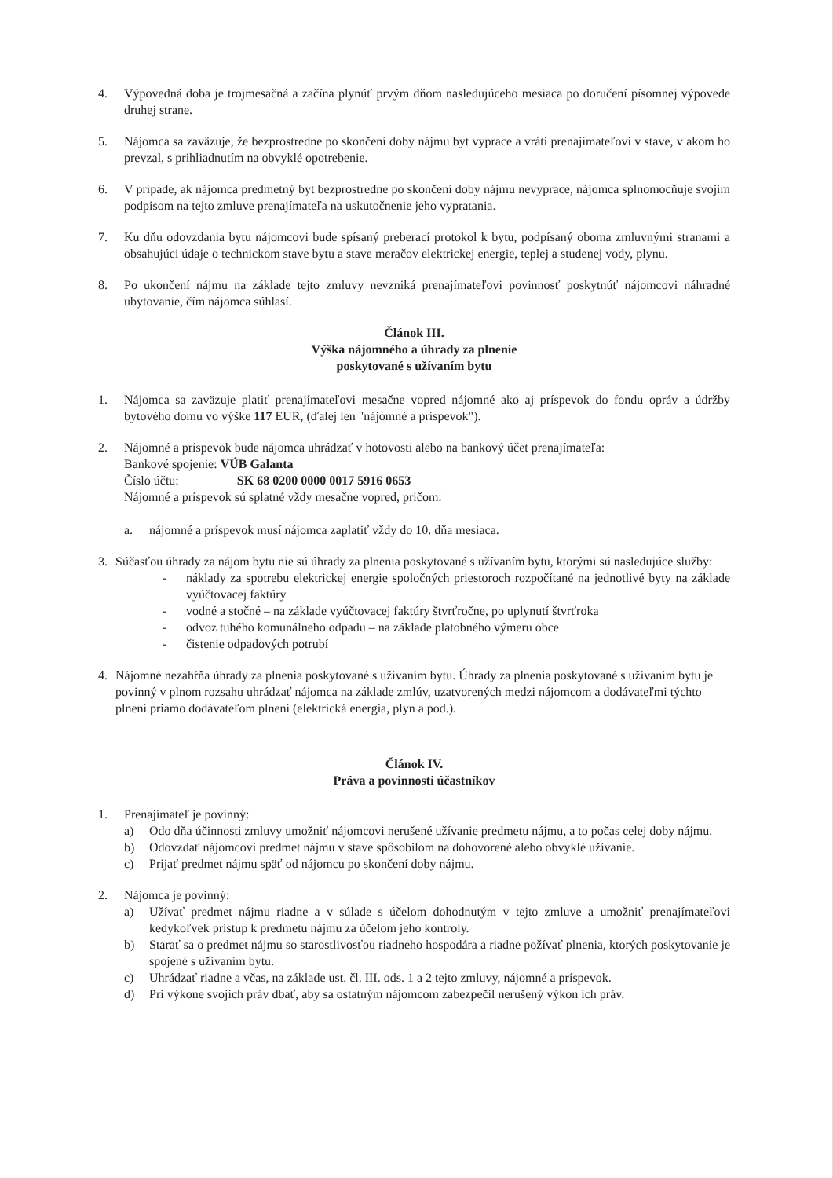4. Výpovedná doba je trojmesačná a začína plynúť prvým dňom nasledujúceho mesiaca po doručení písomnej výpovede druhej strane.
5. Nájomca sa zaväzuje, že bezprostredne po skončení doby nájmu byt vyprace a vráti prenajímateľovi v stave, v akom ho prevzal, s prihliadnutím na obvyklé opotrebenie.
6. V prípade, ak nájomca predmetný byt bezprostredne po skončení doby nájmu nevyprace, nájomca splnomocňuje svojim podpisom na tejto zmluve prenajímateľa na uskutočnenie jeho vypratania.
7. Ku dňu odovzdania bytu nájomcovi bude spísaný preberací protokol k bytu, podpísaný oboma zmluvnými stranami a obsahujúci údaje o technickom stave bytu a stave meračov elektrickej energie, teplej a studenej vody, plynu.
8. Po ukončení nájmu na základe tejto zmluvy nevzniká prenajímateľovi povinnosť poskytnúť nájomcovi náhradné ubytovanie, čím nájomca súhlasí.
Článok III.
Výška nájomného a úhrady za plnenie
poskytované s užívaním bytu
1. Nájomca sa zaväzuje platiť prenajímateľovi mesačne vopred nájomné ako aj príspevok do fondu opráv a údržby bytového domu vo výške 117 EUR, (ďalej len "nájomné a príspevok").
2. Nájomné a príspevok bude nájomca uhrádzať v hotovosti alebo na bankový účet prenajímateľa:
Bankové spojenie: VÚB Galanta
Číslo účtu: SK 68 0200 0000 0017 5916 0653
Nájomné a príspevok sú splatné vždy mesačne vopred, pričom:
a. nájomné a príspevok musí nájomca zaplatiť vždy do 10. dňa mesiaca.
3. Súčasťou úhrady za nájom bytu nie sú úhrady za plnenia poskytované s užívaním bytu, ktorými sú nasledujúce služby:
- náklady za spotrebu elektrickej energie spoločných priestoroch rozpočítané na jednotlivé byty na základe vyúčtovacej faktúry
- vodné a stočné – na základe vyúčtovacej faktúry štvrťročne, po uplynutí štvrťroka
- odvoz tuhého komunálneho odpadu – na základe platobného výmeru obce
- čistenie odpadových potrubí
4. Nájomné nezahŕňa úhrady za plnenia poskytované s užívaním bytu. Úhrady za plnenia poskytované s užívaním bytu je povinný v plnom rozsahu uhrádzať nájomca na základe zmlúv, uzatvorených medzi nájomcom a dodávateľmi týchto plnení priamo dodávateľom plnení (elektrická energia, plyn a pod.).
Článok IV.
Práva a povinnosti účastníkov
1. Prenajímateľ je povinný:
a) Odo dňa účinnosti zmluvy umožniť nájomcovi nerušené užívanie predmetu nájmu, a to počas celej doby nájmu.
b) Odovzdať nájomcovi predmet nájmu v stave spôsobilom na dohovorené alebo obvyklé užívanie.
c) Prijať predmet nájmu späť od nájomcu po skončení doby nájmu.
2. Nájomca je povinný:
a) Užívať predmet nájmu riadne a v súlade s účelom dohodnutým v tejto zmluve a umožniť prenajímateľovi kedykoľvek prístup k predmetu nájmu za účelom jeho kontroly.
b) Starať sa o predmet nájmu so starostlivosťou riadneho hospodára a riadne požívať plnenia, ktorých poskytovanie je spojené s užívaním bytu.
c) Uhrádzať riadne a včas, na základe ust. čl. III. ods. 1 a 2 tejto zmluvy, nájomné a príspevok.
d) Pri výkone svojich práv dbať, aby sa ostatným nájomcom zabezpečil nerušený výkon ich práv.